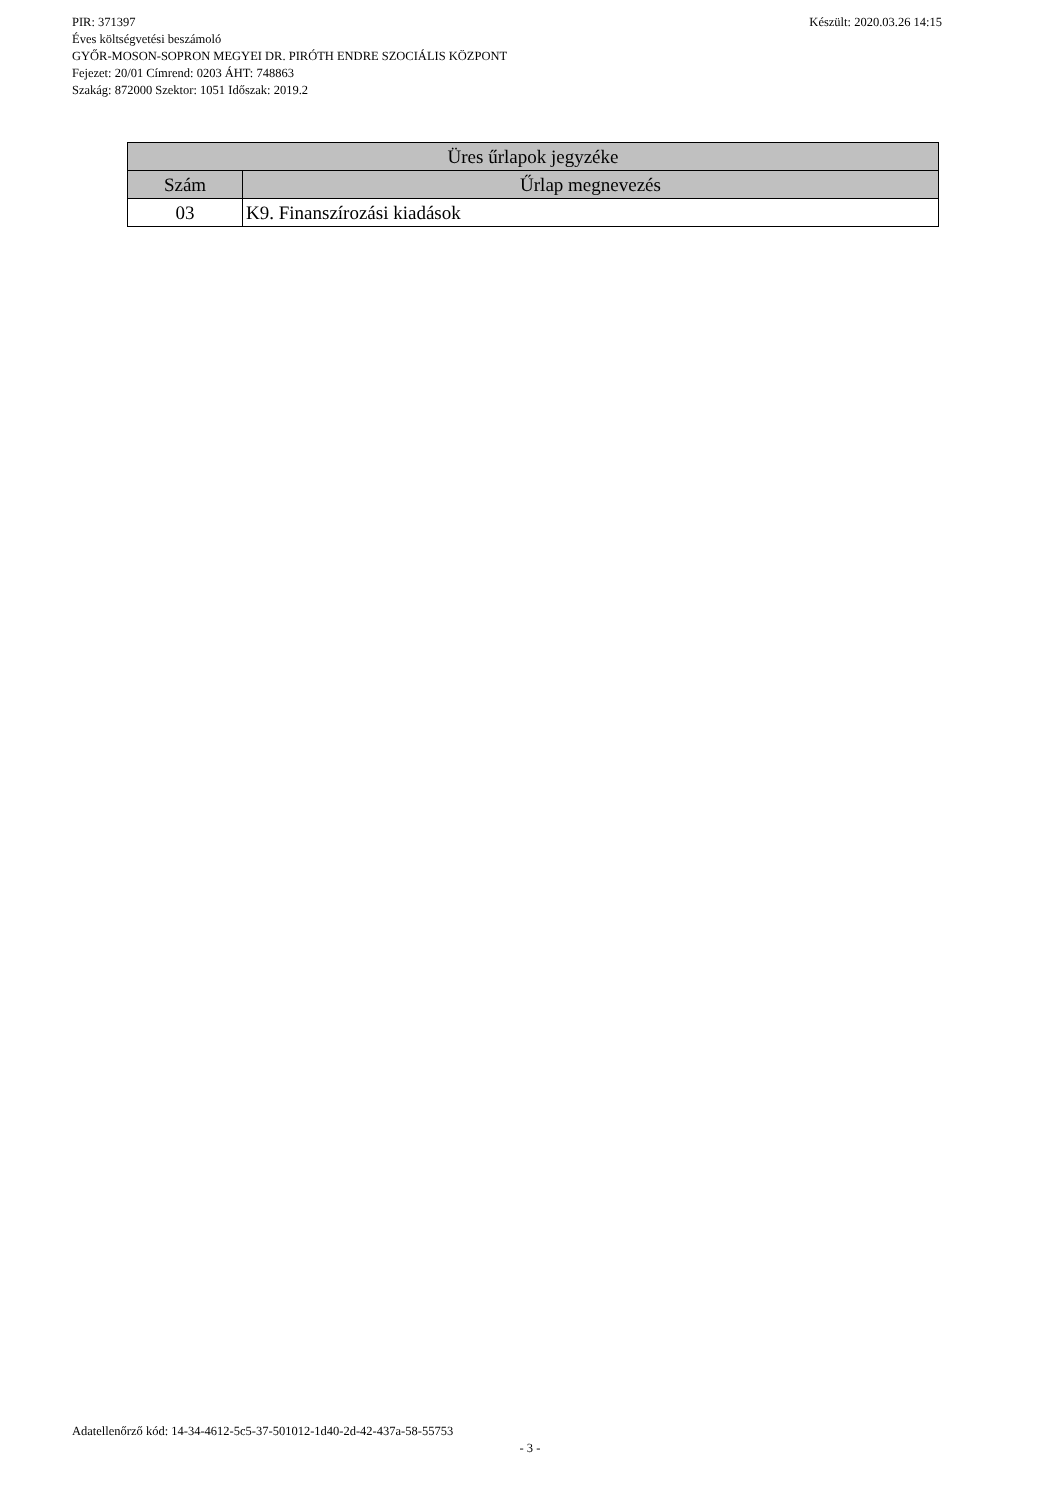PIR: 371397 Készült: 2020.03.26 14:15
Éves költségvetési beszámoló
GYŐR-MOSON-SOPRON MEGYEI DR. PIRÓTH ENDRE SZOCIÁLIS KÖZPONT
Fejezet: 20/01 Címrend: 0203 ÁHT: 748863
Szakág: 872000 Szektor: 1051 Időszak: 2019.2
| Üres űrlapok jegyzéke | |
| --- | --- |
| Szám | Űrlap megnevezés |
| 03 | K9. Finanszírozási kiadások |
Adatellenőrző kód: 14-34-4612-5c5-37-501012-1d40-2d-42-437a-58-55753
- 3 -